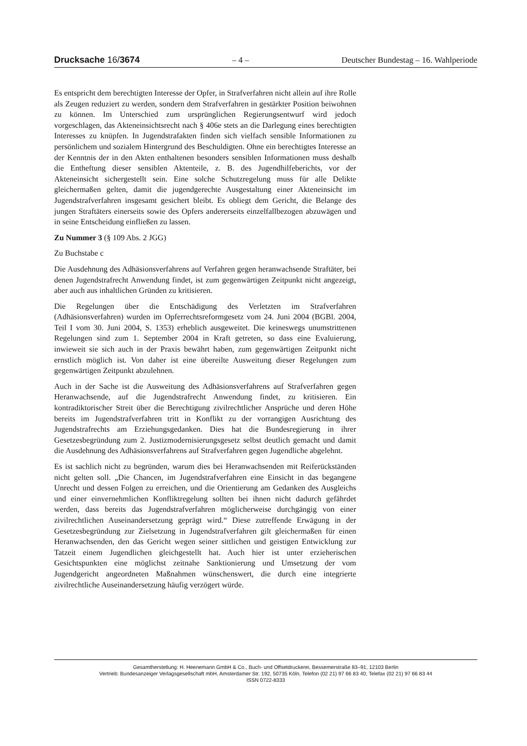Drucksache 16/3674 – 4 – Deutscher Bundestag – 16. Wahlperiode
Es entspricht dem berechtigten Interesse der Opfer, in Strafverfahren nicht allein auf ihre Rolle als Zeugen reduziert zu werden, sondern dem Strafverfahren in gestärkter Position beiwohnen zu können. Im Unterschied zum ursprünglichen Regierungsentwurf wird jedoch vorgeschlagen, das Akteneinsichtsrecht nach § 406e stets an die Darlegung eines berechtigten Interesses zu knüpfen. In Jugendstrafakten finden sich vielfach sensible Informationen zu persönlichem und sozialem Hintergrund des Beschuldigten. Ohne ein berechtigtes Interesse an der Kenntnis der in den Akten enthaltenen besonders sensiblen Informationen muss deshalb die Entheftung dieser sensiblen Aktenteile, z. B. des Jugendhilfeberichts, vor der Akteneinsicht sichergestellt sein. Eine solche Schutzregelung muss für alle Delikte gleichermaßen gelten, damit die jugendgerechte Ausgestaltung einer Akteneinsicht im Jugendstrafverfahren insgesamt gesichert bleibt. Es obliegt dem Gericht, die Belange des jungen Straftäters einerseits sowie des Opfers andererseits einzelfallbezogen abzuwägen und in seine Entscheidung einfließen zu lassen.
Zu Nummer 3 (§ 109 Abs. 2 JGG)
Zu Buchstabe c
Die Ausdehnung des Adhäsionsverfahrens auf Verfahren gegen heranwachsende Straftäter, bei denen Jugendstrafrecht Anwendung findet, ist zum gegenwärtigen Zeitpunkt nicht angezeigt, aber auch aus inhaltlichen Gründen zu kritisieren.
Die Regelungen über die Entschädigung des Verletzten im Strafverfahren (Adhäsionsverfahren) wurden im Opferrechtsreformgesetz vom 24. Juni 2004 (BGBl. 2004, Teil I vom 30. Juni 2004, S. 1353) erheblich ausgeweitet. Die keineswegs unumstrittenen Regelungen sind zum 1. September 2004 in Kraft getreten, so dass eine Evaluierung, inwieweit sie sich auch in der Praxis bewährt haben, zum gegenwärtigen Zeitpunkt nicht ernstlich möglich ist. Von daher ist eine übereilte Ausweitung dieser Regelungen zum gegenwärtigen Zeitpunkt abzulehnen.
Auch in der Sache ist die Ausweitung des Adhäsionsverfahrens auf Strafverfahren gegen Heranwachsende, auf die Jugendstrafrecht Anwendung findet, zu kritisieren. Ein kontradiktorischer Streit über die Berechtigung zivilrechtlicher Ansprüche und deren Höhe bereits im Jugendstrafverfahren tritt in Konflikt zu der vorrangigen Ausrichtung des Jugendstrafrechts am Erziehungsgedanken. Dies hat die Bundesregierung in ihrer Gesetzesbegründung zum 2. Justizmodernisierungsgesetz selbst deutlich gemacht und damit die Ausdehnung des Adhäsionsverfahrens auf Strafverfahren gegen Jugendliche abgelehnt.
Es ist sachlich nicht zu begründen, warum dies bei Heranwachsenden mit Reiferückständen nicht gelten soll. „Die Chancen, im Jugendstrafverfahren eine Einsicht in das begangene Unrecht und dessen Folgen zu erreichen, und die Orientierung am Gedanken des Ausgleichs und einer einvernehmlichen Konfliktregelung sollten bei ihnen nicht dadurch gefährdet werden, dass bereits das Jugendstrafverfahren möglicherweise durchgängig von einer zivilrechtlichen Auseinandersetzung geprägt wird.“ Diese zutreffende Erwägung in der Gesetzesbegründung zur Zielsetzung in Jugendstrafverfahren gilt gleichermaßen für einen Heranwachsenden, den das Gericht wegen seiner sittlichen und geistigen Entwicklung zur Tatzeit einem Jugendlichen gleichgestellt hat. Auch hier ist unter erzieherischen Gesichtspunkten eine möglichst zeitnahe Sanktionierung und Umsetzung der vom Jugendgericht angeordneten Maßnahmen wünschenswert, die durch eine integrierte zivilrechtliche Auseinandersetzung häufig verzögert würde.
Gesamtherstellung: H. Heenemann GmbH & Co., Buch- und Offsetdruckerei, Bessemerstraße 83–91, 12103 Berlin
Vertrieb: Bundesanzeiger Verlagsgesellschaft mbH, Amsterdamer Str. 192, 50735 Köln, Telefon (02 21) 97 66 83 40, Telefax (02 21) 97 66 83 44
ISSN 0722-8333